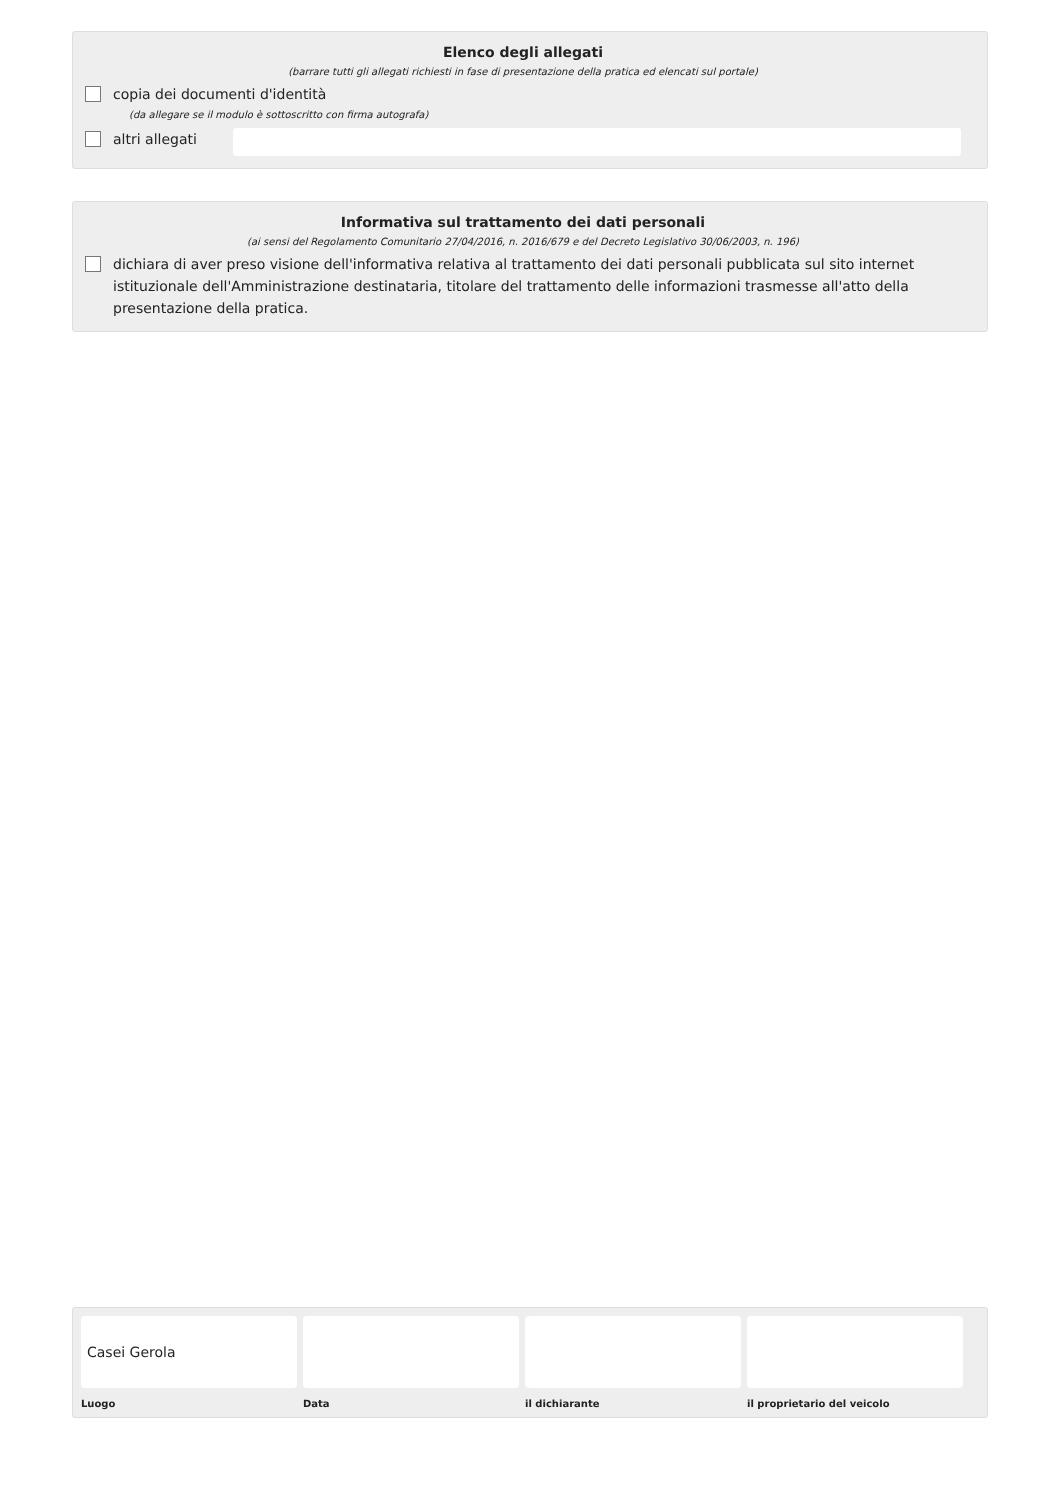Elenco degli allegati
(barrare tutti gli allegati richiesti in fase di presentazione della pratica ed elencati sul portale)
copia dei documenti d'identità
(da allegare se il modulo è sottoscritto con firma autografa)
altri allegati
Informativa sul trattamento dei dati personali
(ai sensi del Regolamento Comunitario 27/04/2016, n. 2016/679 e del Decreto Legislativo 30/06/2003, n. 196)
dichiara di aver preso visione dell'informativa relativa al trattamento dei dati personali pubblicata sul sito internet istituzionale dell'Amministrazione destinataria, titolare del trattamento delle informazioni trasmesse all'atto della presentazione della pratica.
Casei Gerola
Luogo
Data il dichiarante il proprietario del veicolo